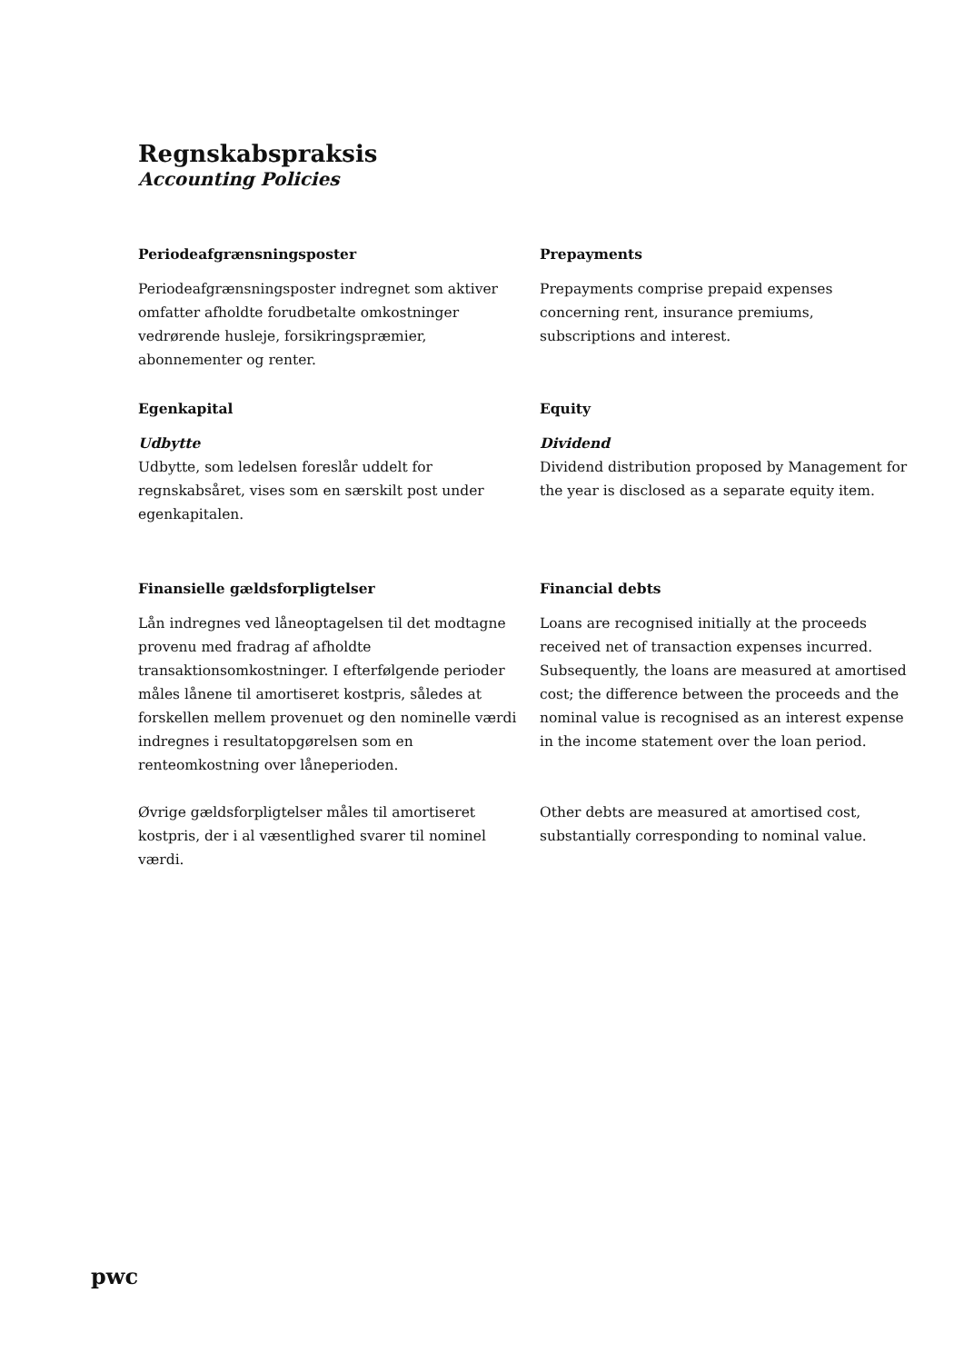Regnskabspraksis
Accounting Policies
Periodeafgrænsningsposter
Periodeafgrænsningsposter indregnet som aktiver omfatter afholdte forudbetalte omkostninger vedrørende husleje, forsikringspræmier, abonnementer og renter.
Prepayments
Prepayments comprise prepaid expenses concerning rent, insurance premiums, subscriptions and interest.
Egenkapital
Udbytte
Udbytte, som ledelsen foreslår uddelt for regnskabsåret, vises som en særskilt post under egenkapitalen.
Equity
Dividend
Dividend distribution proposed by Management for the year is disclosed as a separate equity item.
Finansielle gældsforpligtelser
Lån indregnes ved låneoptagelsen til det modtagne provenu med fradrag af afholdte transaktionsomkostninger. I efterfølgende perioder måles lånene til amortiseret kostpris, således at forskellen mellem provenuet og den nominelle værdi indregnes i resultatopgørelsen som en renteomkostning over låneperioden.
Øvrige gældsforpligtelser måles til amortiseret kostpris, der i al væsentlighed svarer til nominel værdi.
Financial debts
Loans are recognised initially at the proceeds received net of transaction expenses incurred. Subsequently, the loans are measured at amortised cost; the difference between the proceeds and the nominal value is recognised as an interest expense in the income statement over the loan period.
Other debts are measured at amortised cost, substantially corresponding to nominal value.
pwc